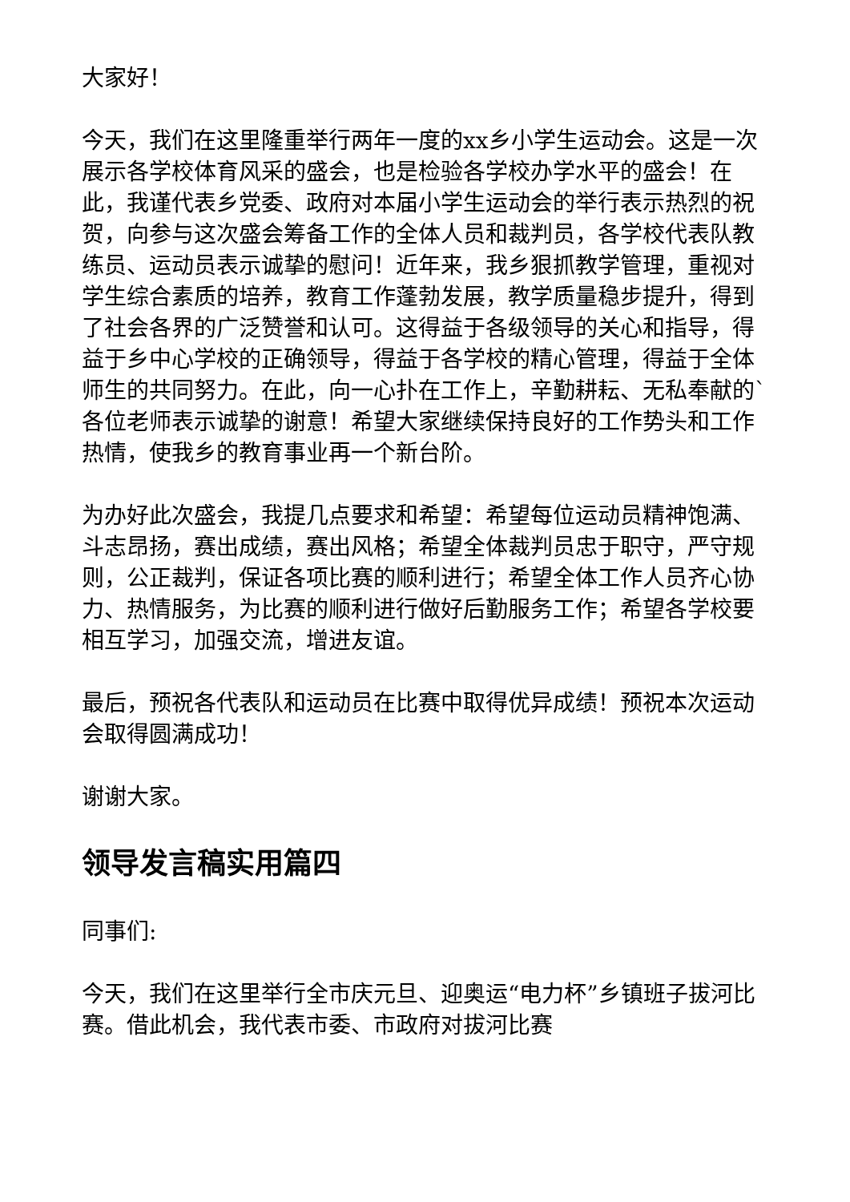大家好！
今天，我们在这里隆重举行两年一度的xx乡小学生运动会。这是一次展示各学校体育风采的盛会，也是检验各学校办学水平的盛会！在此，我谨代表乡党委、政府对本届小学生运动会的举行表示热烈的祝贺，向参与这次盛会筹备工作的全体人员和裁判员，各学校代表队教练员、运动员表示诚挚的慰问！近年来，我乡狠抓教学管理，重视对学生综合素质的培养，教育工作蓬勃发展，教学质量稳步提升，得到了社会各界的广泛赞誉和认可。这得益于各级领导的关心和指导，得益于乡中心学校的正确领导，得益于各学校的精心管理，得益于全体师生的共同努力。在此，向一心扑在工作上，辛勤耕耘、无私奉献的`各位老师表示诚挚的谢意！希望大家继续保持良好的工作势头和工作热情，使我乡的教育事业再一个新台阶。
为办好此次盛会，我提几点要求和希望：希望每位运动员精神饱满、斗志昂扬，赛出成绩，赛出风格；希望全体裁判员忠于职守，严守规则，公正裁判，保证各项比赛的顺利进行；希望全体工作人员齐心协力、热情服务，为比赛的顺利进行做好后勤服务工作；希望各学校要相互学习，加强交流，增进友谊。
最后，预祝各代表队和运动员在比赛中取得优异成绩！预祝本次运动会取得圆满成功！
谢谢大家。
领导发言稿实用篇四
同事们:
今天，我们在这里举行全市庆元旦、迎奥运“电力杯”乡镇班子拔河比赛。借此机会，我代表市委、市政府对拔河比赛